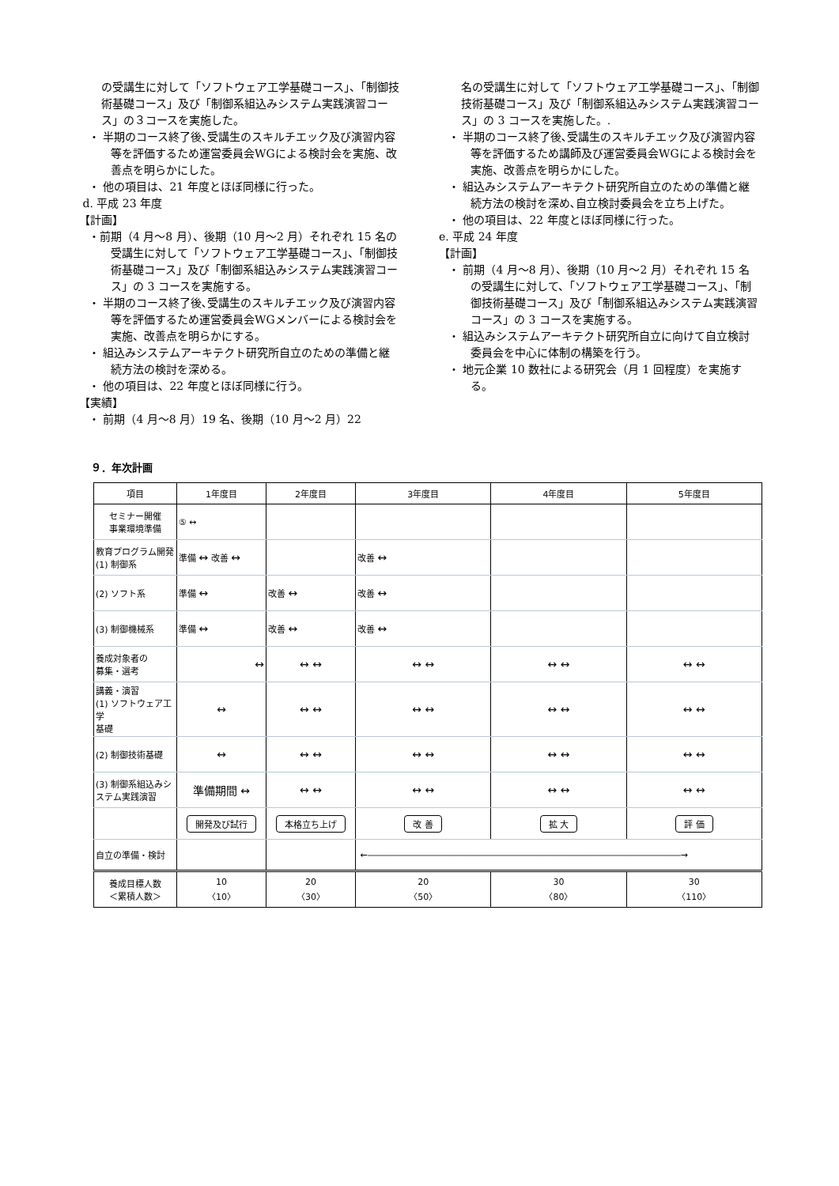の受講生に対して「ソフトウェア工学基礎コース」、「制御技術基礎コース」及び「制御系組込みシステム実践演習コース」の３コースを実施した。
・ 半期のコース終了後､受講生のスキルチエック及び演習内容等を評価するため運営委員会WGによる検討会を実施、改善点を明らかにした。
・ 他の項目は、21 年度とほぼ同様に行った。
d. 平成 23 年度
【計画】
・前期（4 月～8 月）、後期（10 月～2 月）それぞれ 15 名の受講生に対して「ソフトウェア工学基礎コース」、「制御技術基礎コース」及び「制御系組込みシステム実践演習コース」の 3 コースを実施する。
・ 半期のコース終了後､受講生のスキルチエック及び演習内容等を評価するため運営委員会WGメンバーによる検討会を実施、改善点を明らかにする。
・ 組込みシステムアーキテクト研究所自立のための準備と継続方法の検討を深める。
・ 他の項目は、22 年度とほぼ同様に行う。
【実績】
・ 前期（4 月～8 月）19 名、後期（10 月～2 月）22
名の受講生に対して「ソフトウェア工学基礎コース」、「制御技術基礎コース」及び「制御系組込みシステム実践演習コース」の 3 コースを実施した。.
・ 半期のコース終了後､受講生のスキルチエック及び演習内容等を評価するため講師及び運営委員会WGによる検討会を実施、改善点を明らかにした。
・ 組込みシステムアーキテクト研究所自立のための準備と継続方法の検討を深め､自立検討委員会を立ち上げた。
・ 他の項目は、22 年度とほぼ同様に行った。
e. 平成 24 年度
【計画】
・ 前期（4 月～8 月）、後期（10 月～2 月）それぞれ 15 名の受講生に対して、「ソフトウェア工学基礎コース」、「制御技術基礎コース」及び「制御系組込みシステム実践演習コース」の 3 コースを実施する。
・ 組込みシステムアーキテクト研究所自立に向けて自立検討委員会を中心に体制の構築を行う。
・ 地元企業 10 数社による研究会（月 1 回程度）を実施する。
９．年次計画
| 項目 | 1年度目 | 2年度目 | 3年度目 | 4年度目 | 5年度目 |
| --- | --- | --- | --- | --- | --- |
| セミナー開催 事業環境準備 | ⑤ ↔ | | | | |
| 教育プログラム開発 (1) 制御系 | 準備 ↔ 改善 ↔ | | 改善 ↔ | | |
| (2) ソフト系 | 準備 ↔ | 改善 ↔ | 改善 ↔ | | |
| (3) 制御機械系 | 準備 ↔ | 改善 ↔ | 改善 ↔ | | |
| 養成対象者の 募集・選考 | ↔ | ↔ ↔ | ↔ ↔ | ↔ ↔ | ↔ ↔ |
| 講義・演習 (1) ソフトウェア工学 基礎 | ↔ | ↔ ↔ | ↔ ↔ | ↔ ↔ | ↔ ↔ |
| (2) 制御技術基礎 | ↔ | ↔ ↔ | ↔ ↔ | ↔ ↔ | ↔ ↔ |
| (3) 制御系組込みシステム実践演習 | 準備期間 ↔ | ↔ ↔ | ↔ ↔ | ↔ ↔ | ↔ ↔ |
| | 開発及び試行 | 本格立ち上げ | 改 善 | 拡 大 | 評 価 |
| 自立の準備・検討 | | | ←――――――――――――――――――――――――――――――――――――→ | | |
| 養成目標人数 ＜累積人数＞ | 10 〈10〉 | 20 〈30〉 | 20 〈50〉 | 30 〈80〉 | 30 〈110〉 |